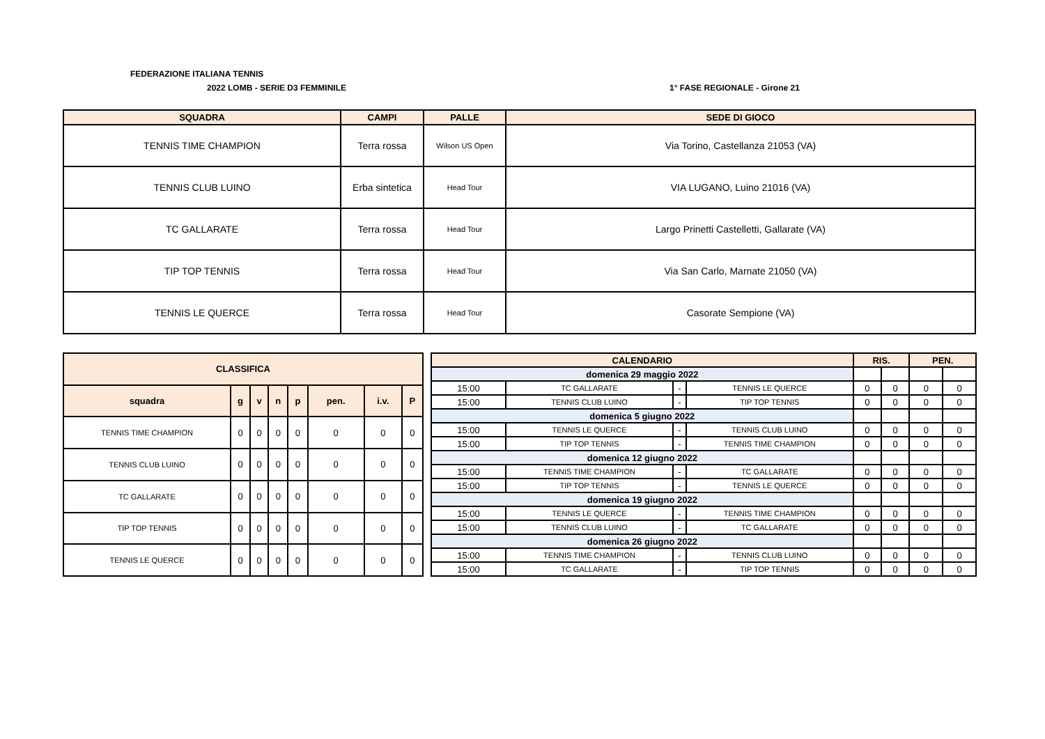FEDERAZIONE ITALIANA TENNIS
2022 LOMB - SERIE D3 FEMMINILE 1° FASE REGIONALE - Girone 21
| SQUADRA | CAMPI | PALLE | SEDE DI GIOCO |
| --- | --- | --- | --- |
| TENNIS TIME CHAMPION | Terra rossa | Wilson US Open | Via Torino, Castellanza 21053 (VA) |
| TENNIS CLUB LUINO | Erba sintetica | Head Tour | VIA LUGANO, Luino 21016 (VA) |
| TC GALLARATE | Terra rossa | Head Tour | Largo Prinetti Castelletti, Gallarate (VA) |
| TIP TOP TENNIS | Terra rossa | Head Tour | Via San Carlo, Marnate 21050 (VA) |
| TENNIS LE QUERCE | Terra rossa | Head Tour | Casorate Sempione (VA) |
| CLASSIFICA | | | | | | | |
| --- | --- | --- | --- | --- | --- | --- | --- |
| squadra | g | v | n | p | pen. | i.v. | P |
| TENNIS TIME CHAMPION | 0 | 0 | 0 | 0 | 0 | 0 | 0 |
| TENNIS CLUB LUINO | 0 | 0 | 0 | 0 | 0 | 0 | 0 |
| TC GALLARATE | 0 | 0 | 0 | 0 | 0 | 0 | 0 |
| TIP TOP TENNIS | 0 | 0 | 0 | 0 | 0 | 0 | 0 |
| TENNIS LE QUERCE | 0 | 0 | 0 | 0 | 0 | 0 | 0 |
| CALENDARIO | | | | RIS. | | PEN. | |
| --- | --- | --- | --- | --- | --- | --- | --- |
| domenica 29 maggio 2022 | | | | | | | |
| 15:00 | TC GALLARATE | - | TENNIS LE QUERCE | 0 | 0 | 0 | 0 |
| 15:00 | TENNIS CLUB LUINO | - | TIP TOP TENNIS | 0 | 0 | 0 | 0 |
| domenica 5 giugno 2022 | | | | | | | |
| 15:00 | TENNIS LE QUERCE | - | TENNIS CLUB LUINO | 0 | 0 | 0 | 0 |
| 15:00 | TIP TOP TENNIS | - | TENNIS TIME CHAMPION | 0 | 0 | 0 | 0 |
| domenica 12 giugno 2022 | | | | | | | |
| 15:00 | TENNIS TIME CHAMPION | - | TC GALLARATE | 0 | 0 | 0 | 0 |
| 15:00 | TIP TOP TENNIS | - | TENNIS LE QUERCE | 0 | 0 | 0 | 0 |
| domenica 19 giugno 2022 | | | | | | | |
| 15:00 | TENNIS LE QUERCE | - | TENNIS TIME CHAMPION | 0 | 0 | 0 | 0 |
| 15:00 | TENNIS CLUB LUINO | - | TC GALLARATE | 0 | 0 | 0 | 0 |
| domenica 26 giugno 2022 | | | | | | | |
| 15:00 | TENNIS TIME CHAMPION | - | TENNIS CLUB LUINO | 0 | 0 | 0 | 0 |
| 15:00 | TC GALLARATE | - | TIP TOP TENNIS | 0 | 0 | 0 | 0 |